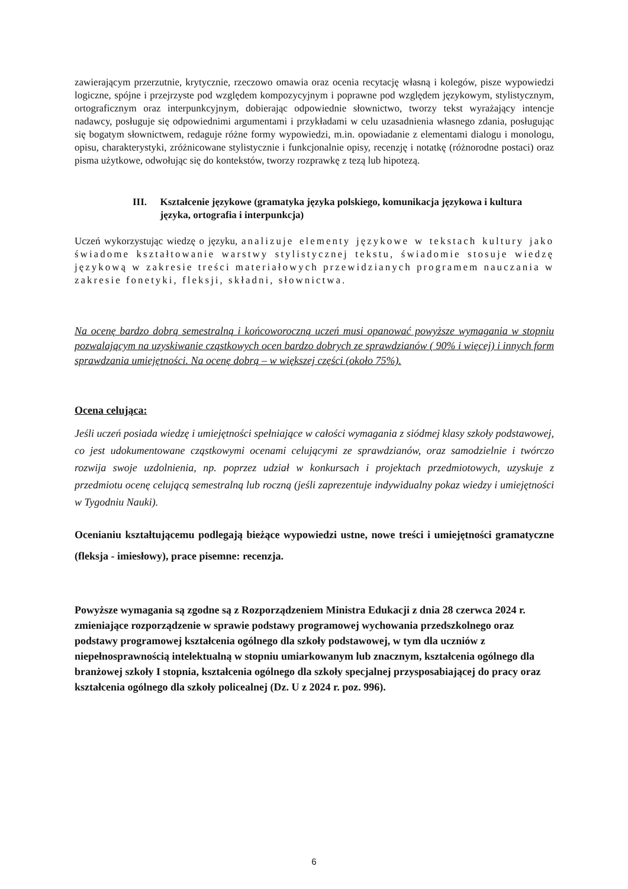zawierającym przerzutnie, krytycznie, rzeczowo omawia oraz ocenia recytację własną i kolegów, pisze wypowiedzi logiczne, spójne i przejrzyste pod względem kompozycyjnym i poprawne pod względem językowym, stylistycznym, ortograficznym oraz interpunkcyjnym, dobierając odpowiednie słownictwo, tworzy tekst wyrażający intencje nadawcy, posługuje się odpowiednimi argumentami i przykładami w celu uzasadnienia własnego zdania, posługując się bogatym słownictwem, redaguje różne formy wypowiedzi, m.in. opowiadanie z elementami dialogu i monologu, opisu, charakterystyki, zróżnicowane stylistycznie i funkcjonalnie opisy, recenzję i notatkę (różnorodne postaci) oraz pisma użytkowe, odwołując się do kontekstów, tworzy rozprawkę z tezą lub hipotezą.
III. Kształcenie językowe (gramatyka języka polskiego, komunikacja językowa i kultura języka, ortografia i interpunkcja)
Uczeń wykorzystując wiedzę o języku, analizuje elementy językowe w tekstach kultury jako świadome kształtowanie warstwy stylistycznej tekstu, świadomie stosuje wiedzę językową w zakresie treści materiałowych przewidzianych programem nauczania w zakresie fonetyki, fleksji, składni, słownictwa.
Na ocenę bardzo dobrą semestralną i końcoworoczną uczeń musi opanować powyższe wymagania w stopniu pozwalającym na uzyskiwanie cząstkowych ocen bardzo dobrych ze sprawdzianów ( 90% i więcej) i innych form sprawdzania umiejętności. Na ocenę dobrą – w większej części (około 75%).
Ocena celująca:
Jeśli uczeń posiada wiedzę i umiejętności spełniające w całości wymagania z siódmej klasy szkoły podstawowej, co jest udokumentowane cząstkowymi ocenami celującymi ze sprawdzianów, oraz samodzielnie i twórczo rozwija swoje uzdolnienia, np. poprzez udział w konkursach i projektach przedmiotowych, uzyskuje z przedmiotu ocenę celującą semestralną lub roczną (jeśli zaprezentuje indywidualny pokaz wiedzy i umiejętności w Tygodniu Nauki).
Ocenianiu kształtującemu podlegają bieżące wypowiedzi ustne, nowe treści i umiejętności gramatyczne (fleksja - imiesłowy), prace pisemne: recenzja.
Powyższe wymagania są zgodne są z Rozporządzeniem Ministra Edukacji z dnia 28 czerwca 2024 r. zmieniające rozporządzenie w sprawie podstawy programowej wychowania przedszkolnego oraz podstawy programowej kształcenia ogólnego dla szkoły podstawowej, w tym dla uczniów z niepełnosprawnością intelektualną w stopniu umiarkowanym lub znacznym, kształcenia ogólnego dla branżowej szkoły I stopnia, kształcenia ogólnego dla szkoły specjalnej przysposabiającej do pracy oraz kształcenia ogólnego dla szkoły policealnej (Dz. U z 2024 r. poz. 996).
6